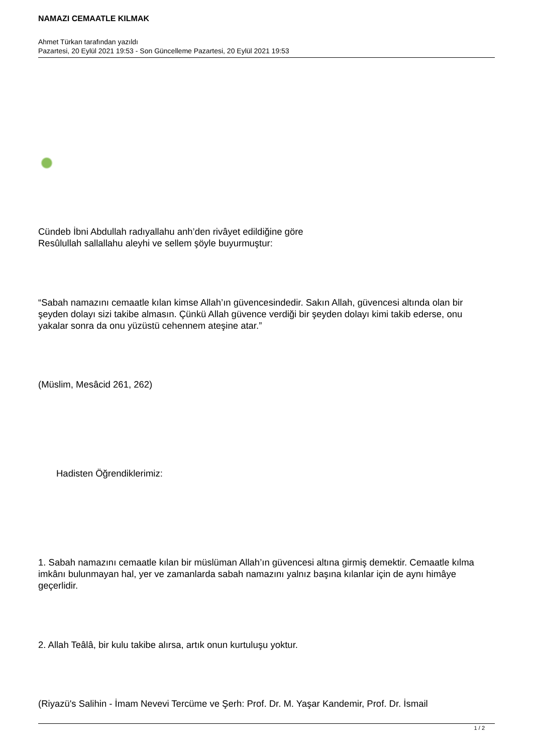NAMAZI CEMAATLE KILMAK
Ahmet Türkan tarafından yazıldı
Pazartesi, 20 Eylül 2021 19:53 - Son Güncelleme Pazartesi, 20 Eylül 2021 19:53
Cündeb İbni Abdullah radıyallahu anh’den rivâyet edildiğine göre
Resûlullah sallallahu aleyhi ve sellem şöyle buyurmuştur:
“Sabah namazını cemaatle kılan kimse Allah’ın güvencesindedir. Sakın Allah, güvencesi altında olan bir şeyden dolayı sizi takibe almasın. Çünkü Allah güvence verdiği bir şeyden dolayı kimi takib ederse, onu yakalar sonra da onu yüzüstü cehennem ateşine atar.”
(Müslim, Mesâcid 261, 262)
Hadisten Öğrendiklerimiz:
1. Sabah namazını cemaatle kılan bir müslüman Allah’ın güvencesi altına girmiş demektir. Cemaatle kılma imkânı bulunmayan hal, yer ve zamanlarda sabah namazını yalnız başına kılanlar için de aynı himâye geçerlidir.
2. Allah Teâlâ, bir kulu takibe alırsa, artık onun kurtuluşu yoktur.
(Riyazü's Salihin - İmam Nevevi Tercüme ve Şerh: Prof. Dr. M. Yaşar Kandemir, Prof. Dr. İsmail
1 / 2